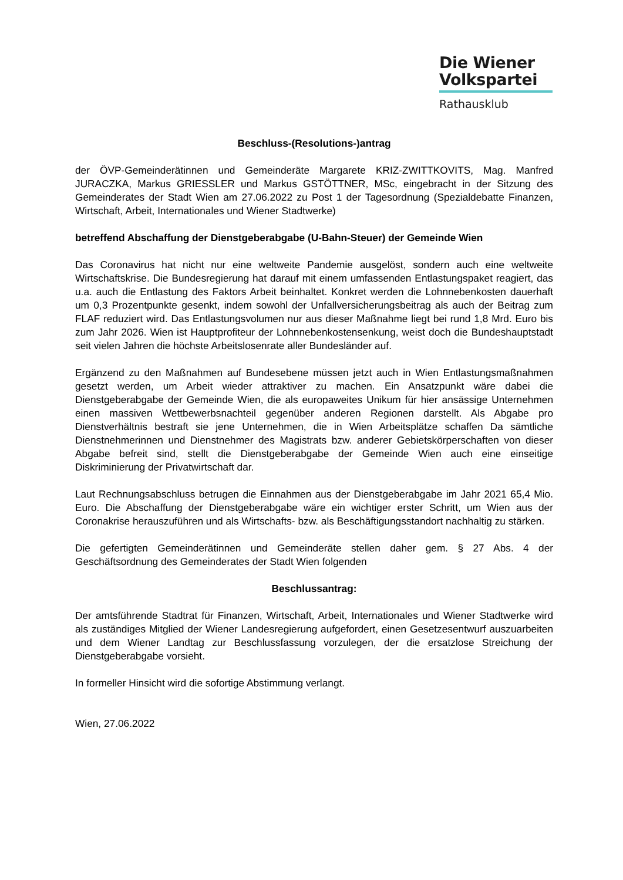Die Wiener
Volkspartei
Rathausklub
Beschluss-(Resolutions-)antrag
der ÖVP-Gemeinderätinnen und Gemeinderäte Margarete KRIZ-ZWITTKOVITS, Mag. Manfred JURACZKA, Markus GRIESSLER und Markus GSTÖTTNER, MSc, eingebracht in der Sitzung des Gemeinderates der Stadt Wien am 27.06.2022 zu Post 1 der Tagesordnung (Spezialdebatte Finanzen, Wirtschaft, Arbeit, Internationales und Wiener Stadtwerke)
betreffend Abschaffung der Dienstgeberabgabe (U-Bahn-Steuer) der Gemeinde Wien
Das Coronavirus hat nicht nur eine weltweite Pandemie ausgelöst, sondern auch eine weltweite Wirtschaftskrise. Die Bundesregierung hat darauf mit einem umfassenden Entlastungspaket reagiert, das u.a. auch die Entlastung des Faktors Arbeit beinhaltet. Konkret werden die Lohnnebenkosten dauerhaft um 0,3 Prozentpunkte gesenkt, indem sowohl der Unfallversicherungsbeitrag als auch der Beitrag zum FLAF reduziert wird. Das Entlastungsvolumen nur aus dieser Maßnahme liegt bei rund 1,8 Mrd. Euro bis zum Jahr 2026. Wien ist Hauptprofiteur der Lohnnebenkostensenkung, weist doch die Bundeshauptstadt seit vielen Jahren die höchste Arbeitslosenrate aller Bundesländer auf.
Ergänzend zu den Maßnahmen auf Bundesebene müssen jetzt auch in Wien Entlastungsmaßnahmen gesetzt werden, um Arbeit wieder attraktiver zu machen. Ein Ansatzpunkt wäre dabei die Dienstgeberabgabe der Gemeinde Wien, die als europaweites Unikum für hier ansässige Unternehmen einen massiven Wettbewerbsnachteil gegenüber anderen Regionen darstellt. Als Abgabe pro Dienstverhältnis bestraft sie jene Unternehmen, die in Wien Arbeitsplätze schaffen Da sämtliche Dienstnehmerinnen und Dienstnehmer des Magistrats bzw. anderer Gebietskörperschaften von dieser Abgabe befreit sind, stellt die Dienstgeberabgabe der Gemeinde Wien auch eine einseitige Diskriminierung der Privatwirtschaft dar.
Laut Rechnungsabschluss betrugen die Einnahmen aus der Dienstgeberabgabe im Jahr 2021 65,4 Mio. Euro. Die Abschaffung der Dienstgeberabgabe wäre ein wichtiger erster Schritt, um Wien aus der Coronakrise herauszuführen und als Wirtschafts- bzw. als Beschäftigungsstandort nachhaltig zu stärken.
Die gefertigten Gemeinderätinnen und Gemeinderäte stellen daher gem. § 27 Abs. 4 der Geschäftsordnung des Gemeinderates der Stadt Wien folgenden
Beschlussantrag:
Der amtsführende Stadtrat für Finanzen, Wirtschaft, Arbeit, Internationales und Wiener Stadtwerke wird als zuständiges Mitglied der Wiener Landesregierung aufgefordert, einen Gesetzesentwurf auszuarbeiten und dem Wiener Landtag zur Beschlussfassung vorzulegen, der die ersatzlose Streichung der Dienstgeberabgabe vorsieht.
In formeller Hinsicht wird die sofortige Abstimmung verlangt.
Wien, 27.06.2022